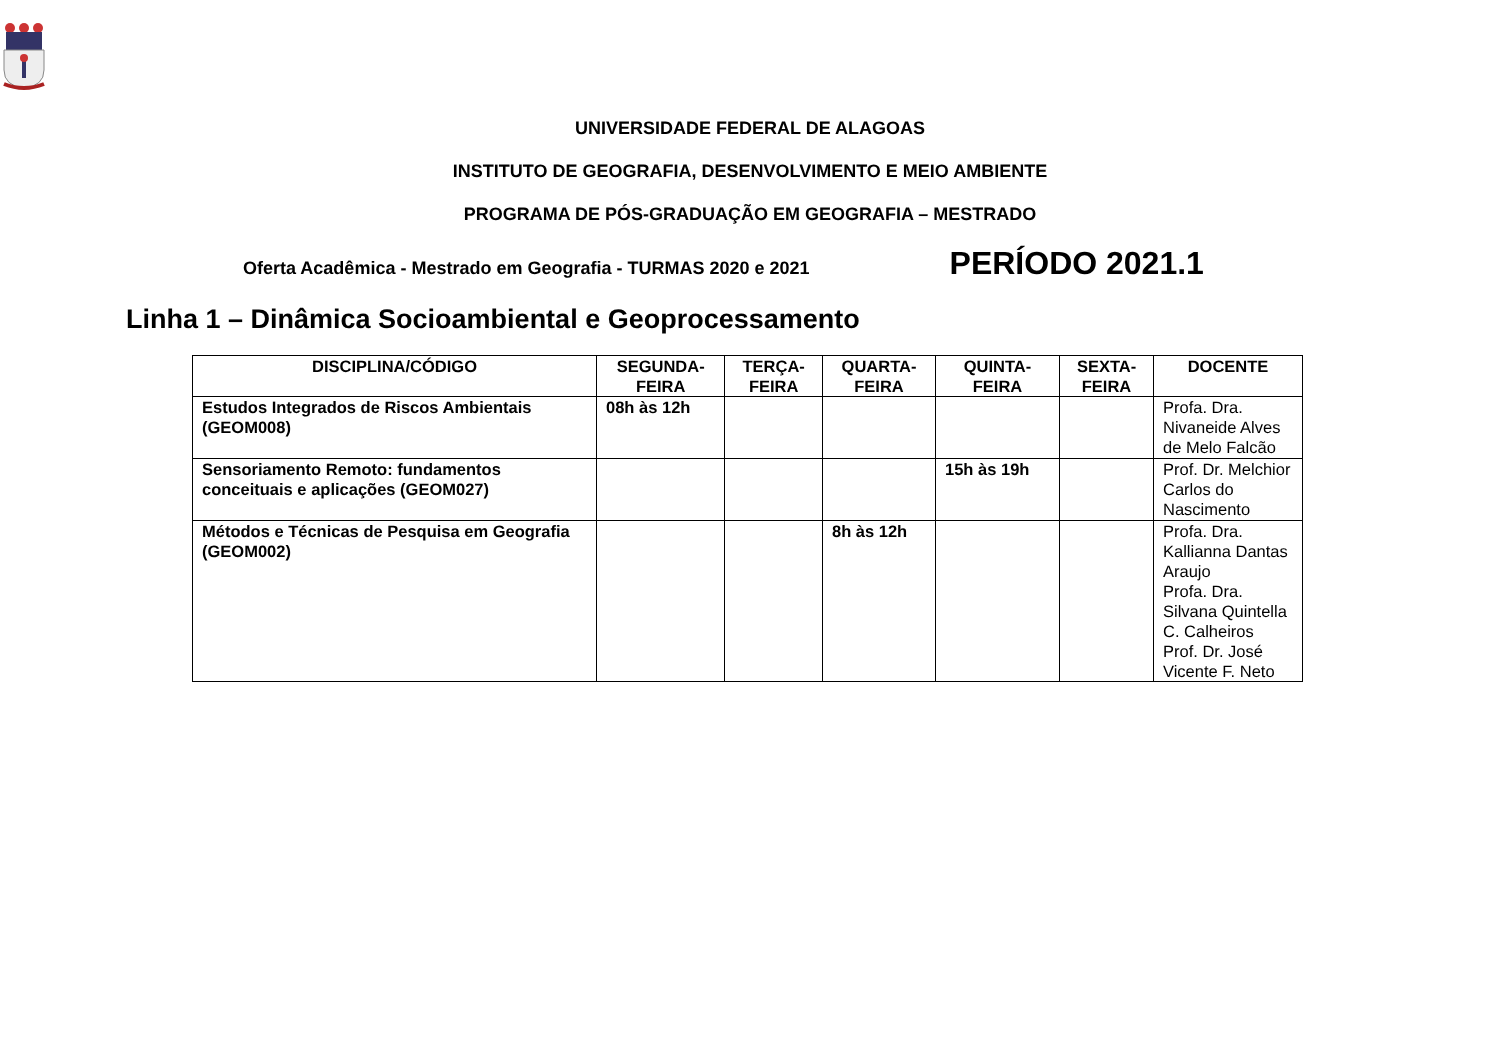UNIVERSIDADE FEDERAL DE ALAGOAS
INSTITUTO DE GEOGRAFIA, DESENVOLVIMENTO E MEIO AMBIENTE
PROGRAMA DE PÓS-GRADUAÇÃO EM GEOGRAFIA – MESTRADO
Oferta Acadêmica - Mestrado em Geografia - TURMAS 2020 e 2021 PERÍODO 2021.1
Linha 1 – Dinâmica Socioambiental e Geoprocessamento
| DISCIPLINA/CÓDIGO | SEGUNDA- FEIRA | TERÇA- FEIRA | QUARTA- FEIRA | QUINTA- FEIRA | SEXTA- FEIRA | DOCENTE |
| --- | --- | --- | --- | --- | --- | --- |
| Estudos Integrados de Riscos Ambientais (GEOM008) | 08h às 12h | | | | | Profa. Dra. Nivaneide Alves de Melo Falcão |
| Sensoriamento Remoto: fundamentos conceituais e aplicações (GEOM027) | | | | 15h às 19h | | Prof. Dr. Melchior Carlos do Nascimento |
| Métodos e Técnicas de Pesquisa em Geografia (GEOM002) | | | 8h às 12h | | | Profa. Dra. Kallianna Dantas Araujo Profa. Dra. Silvana Quintella C. Calheiros Prof. Dr. José Vicente F. Neto |